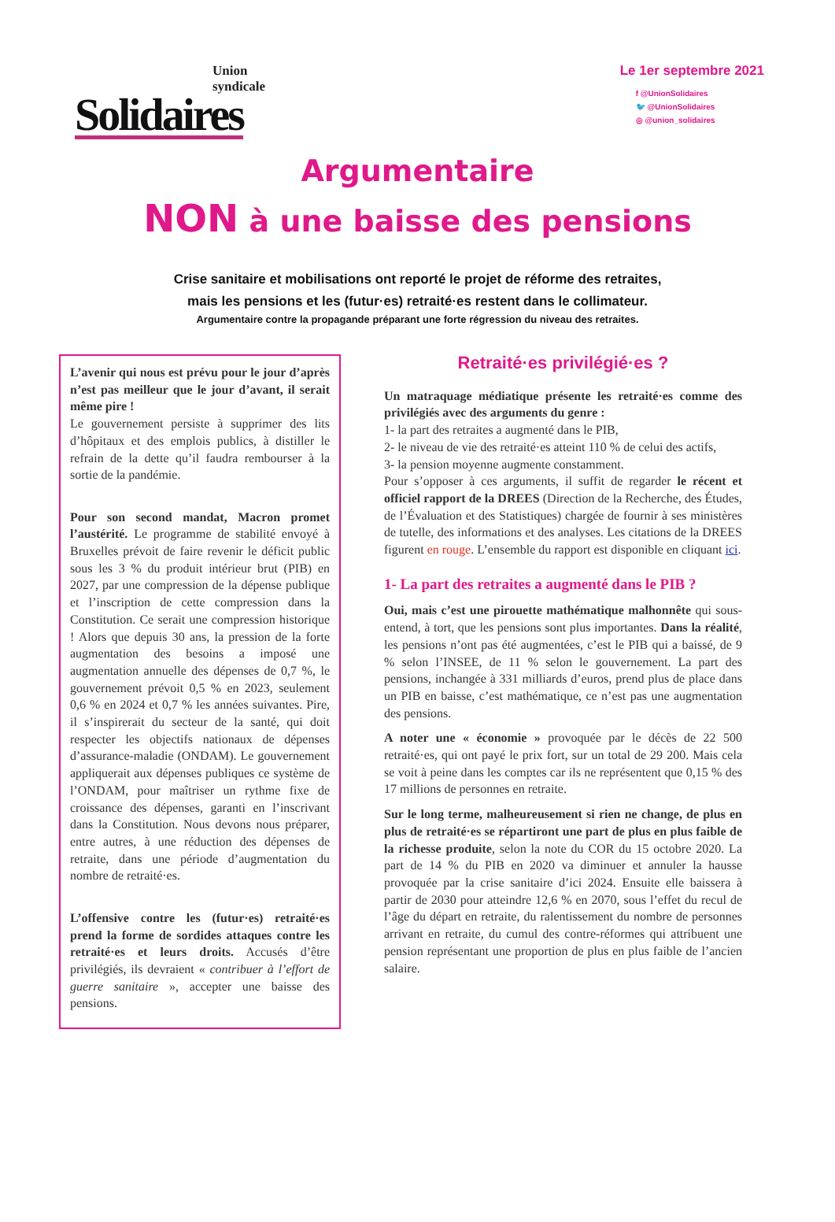Union
syndicale
Solidaires
Le 1er septembre 2021
f @UnionSolidaires
🐦 @UnionSolidaires
◎ @union_solidaires
Argumentaire
NON à une baisse des pensions
Crise sanitaire et mobilisations ont reporté le projet de réforme des retraites,
mais les pensions et les (futur·es) retraité·es restent dans le collimateur.
Argumentaire contre la propagande préparant une forte régression du niveau des retraites.
L’avenir qui nous est prévu pour le jour d’après n’est pas meilleur que le jour d’avant, il serait même pire !
Le gouvernement persiste à supprimer des lits d’hôpitaux et des emplois publics, à distiller le refrain de la dette qu’il faudra rembourser à la sortie de la pandémie.
Pour son second mandat, Macron promet l’austérité. Le programme de stabilité envoyé à Bruxelles prévoit de faire revenir le déficit public sous les 3 % du produit intérieur brut (PIB) en 2027, par une compression de la dépense publique et l’inscription de cette compression dans la Constitution. Ce serait une compression historique ! Alors que depuis 30 ans, la pression de la forte augmentation des besoins a imposé une augmentation annuelle des dépenses de 0,7 %, le gouvernement prévoit 0,5 % en 2023, seulement 0,6 % en 2024 et 0,7 % les années suivantes. Pire, il s’inspirerait du secteur de la santé, qui doit respecter les objectifs nationaux de dépenses d’assurance-maladie (ONDAM). Le gouvernement appliquerait aux dépenses publiques ce système de l’ONDAM, pour maîtriser un rythme fixe de croissance des dépenses, garanti en l’inscrivant dans la Constitution. Nous devons nous préparer, entre autres, à une réduction des dépenses de retraite, dans une période d’augmentation du nombre de retraité·es.
L’offensive contre les (futur·es) retraité·es prend la forme de sordides attaques contre les retraité·es et leurs droits. Accusés d’être privilégiés, ils devraient « contribuer à l’effort de guerre sanitaire », accepter une baisse des pensions.
Retraité·es privilégié·es ?
Un matraquage médiatique présente les retraité·es comme des privilégiés avec des arguments du genre :
1- la part des retraites a augmenté dans le PIB,
2- le niveau de vie des retraité·es atteint 110 % de celui des actifs,
3- la pension moyenne augmente constamment.
Pour s’opposer à ces arguments, il suffit de regarder le récent et officiel rapport de la DREES (Direction de la Recherche, des Études, de l’Évaluation et des Statistiques) chargée de fournir à ses ministères de tutelle, des informations et des analyses. Les citations de la DREES figurent en rouge. L’ensemble du rapport est disponible en cliquant ici.
1- La part des retraites a augmenté dans le PIB ?
Oui, mais c’est une pirouette mathématique malhonnête qui sous-entend, à tort, que les pensions sont plus importantes. Dans la réalité, les pensions n’ont pas été augmentées, c’est le PIB qui a baissé, de 9 % selon l’INSEE, de 11 % selon le gouvernement. La part des pensions, inchangée à 331 milliards d’euros, prend plus de place dans un PIB en baisse, c’est mathématique, ce n’est pas une augmentation des pensions.
A noter une « économie » provoquée par le décès de 22 500 retraité·es, qui ont payé le prix fort, sur un total de 29 200. Mais cela se voit à peine dans les comptes car ils ne représentent que 0,15 % des 17 millions de personnes en retraite.
Sur le long terme, malheureusement si rien ne change, de plus en plus de retraité·es se répartiront une part de plus en plus faible de la richesse produite, selon la note du COR du 15 octobre 2020. La part de 14 % du PIB en 2020 va diminuer et annuler la hausse provoquée par la crise sanitaire d’ici 2024. Ensuite elle baissera à partir de 2030 pour atteindre 12,6 % en 2070, sous l’effet du recul de l’âge du départ en retraite, du ralentissement du nombre de personnes arrivant en retraite, du cumul des contre-réformes qui attribuent une pension représentant une proportion de plus en plus faible de l’ancien salaire.